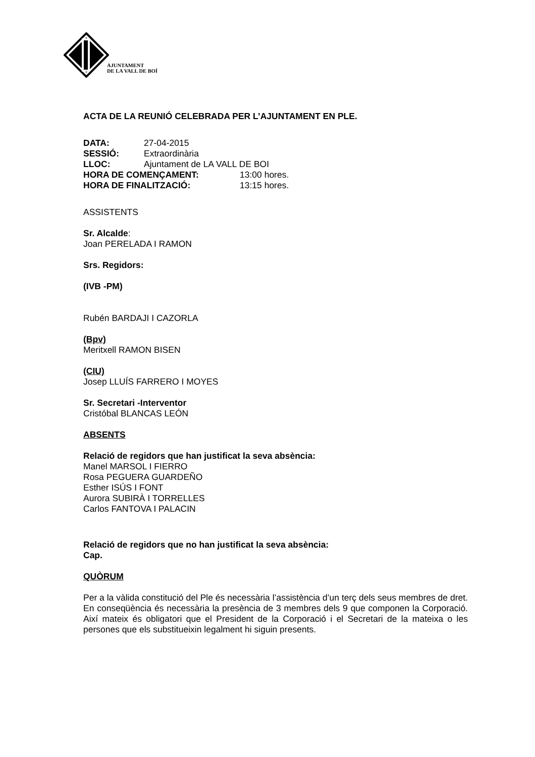AJUNTAMENT
DE LA VALL DE BOÍ
ACTA DE LA REUNIÓ CELEBRADA PER L’AJUNTAMENT EN PLE.
DATA: 27-04-2015
SESSIÓ: Extraordinària
LLOC: Ajuntament de LA VALL DE BOI
HORA DE COMENÇAMENT: 13:00 hores.
HORA DE FINALITZACIÓ: 13:15 hores.
ASSISTENTS
Sr. Alcalde:
Joan PERELADA I RAMON
Srs. Regidors:
(IVB -PM)
Rubén BARDAJI I CAZORLA
(Bpv)
Meritxell RAMON BISEN
(CIU)
Josep LLUÍS FARRERO I MOYES
Sr. Secretari -Interventor
Cristóbal BLANCAS LEÓN
ABSENTS
Relació de regidors que han justificat la seva absència:
Manel MARSOL I FIERRO
Rosa PEGUERA GUARDEÑO
Esther ISÚS I FONT
Aurora SUBIRÀ I TORRELLES
Carlos FANTOVA I PALACIN
Relació de regidors que no han justificat la seva absència:
Cap.
QUÒRUM
Per a la vàlida constitució del Ple és necessària l’assistència d’un terç dels seus membres de dret. En conseqüència és necessària la presència de 3 membres dels 9 que componen la Corporació. Així mateix és obligatori que el President de la Corporació i el Secretari de la mateixa o les persones que els substitueixin legalment hi siguin presents.